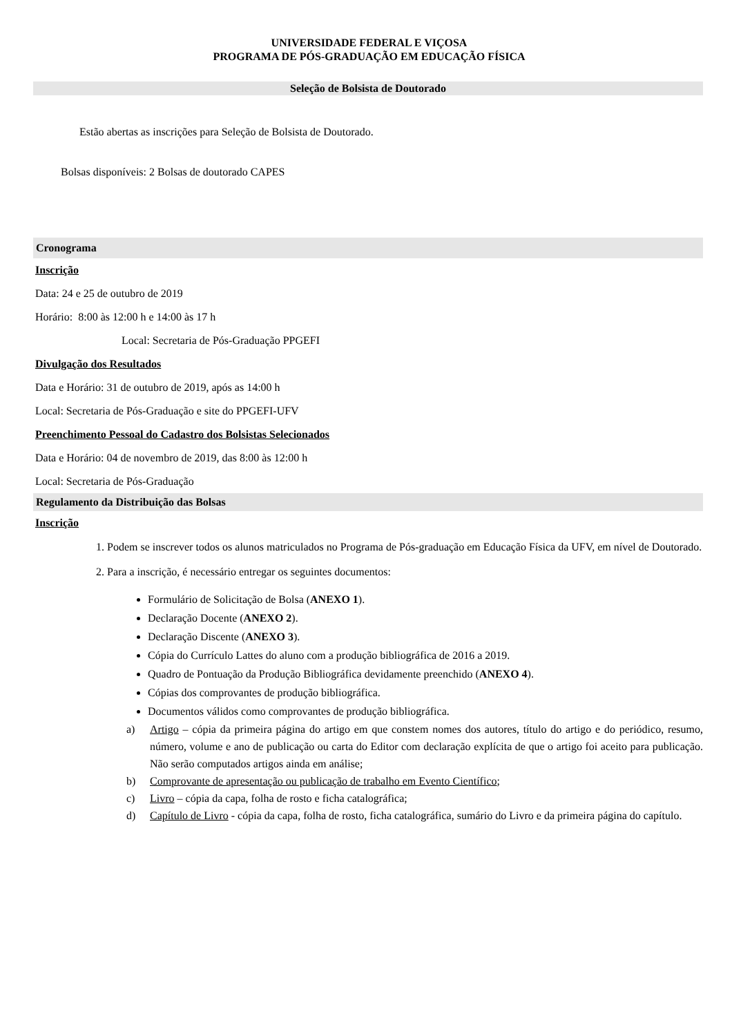UNIVERSIDADE FEDERAL E VIÇOSA
PROGRAMA DE PÓS-GRADUAÇÃO EM EDUCAÇÃO FÍSICA
Seleção de Bolsista de Doutorado
Estão abertas as inscrições para Seleção de Bolsista de Doutorado.
Bolsas disponíveis: 2 Bolsas de doutorado CAPES
Cronograma
Inscrição
Data: 24 e 25 de outubro de 2019
Horário: 8:00 às 12:00 h e 14:00 às 17 h
Local: Secretaria de Pós-Graduação PPGEFI
Divulgação dos Resultados
Data e Horário: 31 de outubro de 2019, após as 14:00 h
Local: Secretaria de Pós-Graduação e site do PPGEFI-UFV
Preenchimento Pessoal do Cadastro dos Bolsistas Selecionados
Data e Horário: 04 de novembro de 2019, das 8:00 às 12:00 h
Local: Secretaria de Pós-Graduação
Regulamento da Distribuição das Bolsas
Inscrição
1. Podem se inscrever todos os alunos matriculados no Programa de Pós-graduação em Educação Física da UFV, em nível de Doutorado.
2. Para a inscrição, é necessário entregar os seguintes documentos:
Formulário de Solicitação de Bolsa (ANEXO 1).
Declaração Docente (ANEXO 2).
Declaração Discente (ANEXO 3).
Cópia do Currículo Lattes do aluno com a produção bibliográfica de 2016 a 2019.
Quadro de Pontuação da Produção Bibliográfica devidamente preenchido (ANEXO 4).
Cópias dos comprovantes de produção bibliográfica.
Documentos válidos como comprovantes de produção bibliográfica.
a) Artigo – cópia da primeira página do artigo em que constem nomes dos autores, título do artigo e do periódico, resumo, número, volume e ano de publicação ou carta do Editor com declaração explícita de que o artigo foi aceito para publicação. Não serão computados artigos ainda em análise;
b) Comprovante de apresentação ou publicação de trabalho em Evento Científico;
c) Livro – cópia da capa, folha de rosto e ficha catalográfica;
d) Capítulo de Livro - cópia da capa, folha de rosto, ficha catalográfica, sumário do Livro e da primeira página do capítulo.